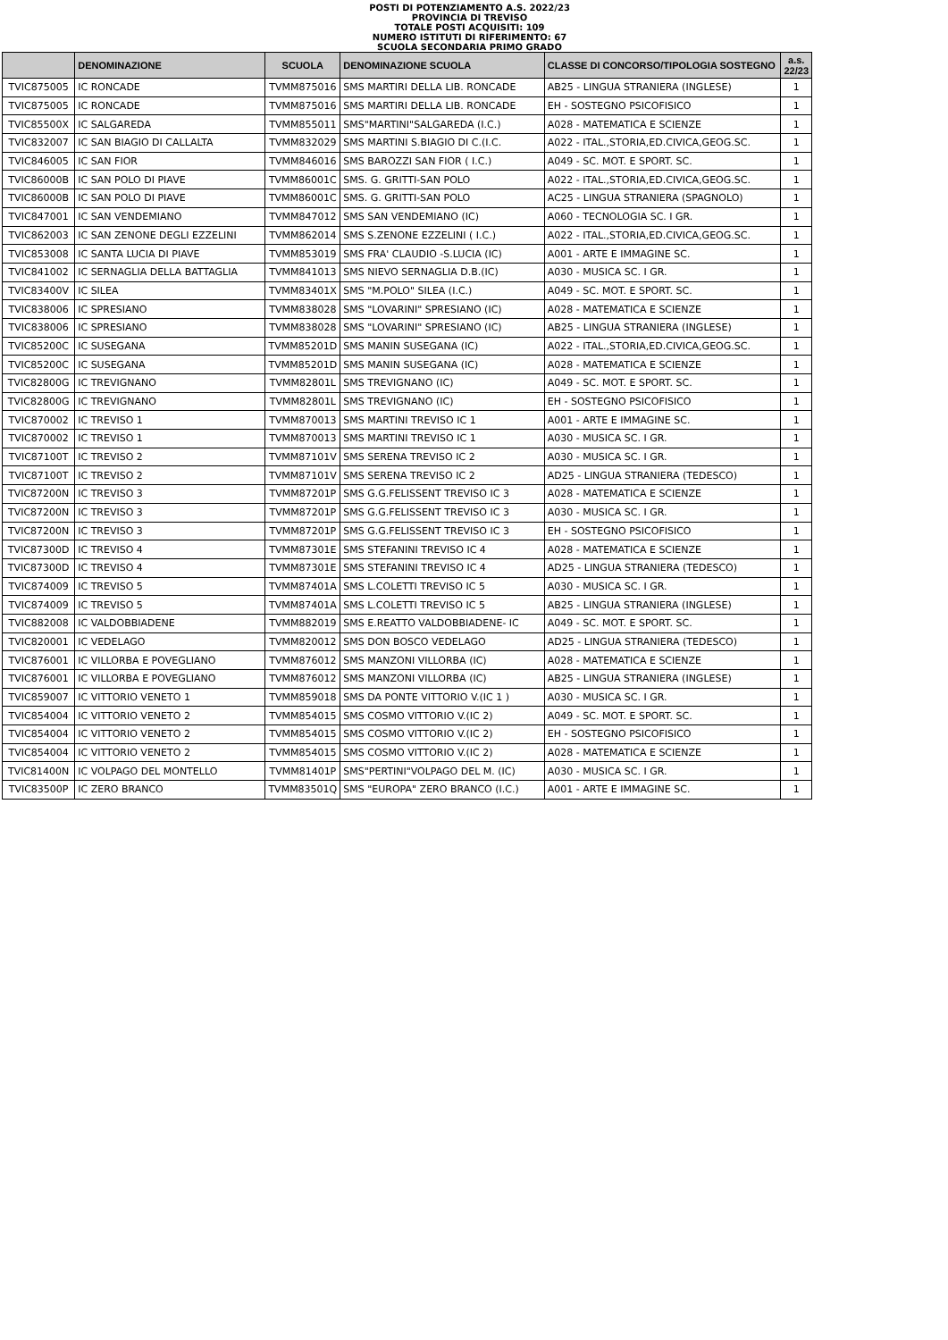POSTI DI POTENZIAMENTO A.S. 2022/23
PROVINCIA DI TREVISO
TOTALE POSTI ACQUISITI: 109
NUMERO ISTITUTI DI RIFERIMENTO: 67
SCUOLA SECONDARIA PRIMO GRADO
| | DENOMINAZIONE | SCUOLA | DENOMINAZIONE SCUOLA | CLASSE DI CONCORSO/TIPOLOGIA SOSTEGNO | a.s. 22/23 |
| --- | --- | --- | --- | --- | --- |
| TVIC875005 | IC RONCADE | TVMM875016 | SMS MARTIRI DELLA LIB. RONCADE | AB25 - LINGUA STRANIERA (INGLESE) | 1 |
| TVIC875005 | IC RONCADE | TVMM875016 | SMS MARTIRI DELLA LIB. RONCADE | EH - SOSTEGNO PSICOFISICO | 1 |
| TVIC85500X | IC SALGAREDA | TVMM855011 | SMS"MARTINI"SALGAREDA (I.C.) | A028 - MATEMATICA E SCIENZE | 1 |
| TVIC832007 | IC SAN BIAGIO DI CALLALTA | TVMM832029 | SMS MARTINI S.BIAGIO DI C.(I.C. | A022 - ITAL.,STORIA,ED.CIVICA,GEOG.SC. | 1 |
| TVIC846005 | IC SAN FIOR | TVMM846016 | SMS BAROZZI SAN FIOR ( I.C.) | A049 - SC. MOT. E SPORT. SC. | 1 |
| TVIC86000B | IC SAN POLO DI PIAVE | TVMM86001C | SMS. G. GRITTI-SAN POLO | A022 - ITAL.,STORIA,ED.CIVICA,GEOG.SC. | 1 |
| TVIC86000B | IC SAN POLO DI PIAVE | TVMM86001C | SMS. G. GRITTI-SAN POLO | AC25 - LINGUA STRANIERA (SPAGNOLO) | 1 |
| TVIC847001 | IC SAN VENDEMIANO | TVMM847012 | SMS SAN VENDEMIANO (IC) | A060 - TECNOLOGIA SC. I GR. | 1 |
| TVIC862003 | IC SAN ZENONE DEGLI EZZELINI | TVMM862014 | SMS S.ZENONE EZZELINI ( I.C.) | A022 - ITAL.,STORIA,ED.CIVICA,GEOG.SC. | 1 |
| TVIC853008 | IC SANTA LUCIA DI PIAVE | TVMM853019 | SMS FRA' CLAUDIO -S.LUCIA (IC) | A001 - ARTE E IMMAGINE SC. | 1 |
| TVIC841002 | IC SERNAGLIA DELLA BATTAGLIA | TVMM841013 | SMS NIEVO SERNAGLIA D.B.(IC) | A030 - MUSICA SC. I GR. | 1 |
| TVIC83400V | IC SILEA | TVMM83401X | SMS "M.POLO" SILEA (I.C.) | A049 - SC. MOT. E SPORT. SC. | 1 |
| TVIC838006 | IC SPRESIANO | TVMM838028 | SMS "LOVARINI" SPRESIANO (IC) | A028 - MATEMATICA E SCIENZE | 1 |
| TVIC838006 | IC SPRESIANO | TVMM838028 | SMS "LOVARINI" SPRESIANO (IC) | AB25 - LINGUA STRANIERA (INGLESE) | 1 |
| TVIC85200C | IC SUSEGANA | TVMM85201D | SMS MANIN SUSEGANA (IC) | A022 - ITAL.,STORIA,ED.CIVICA,GEOG.SC. | 1 |
| TVIC85200C | IC SUSEGANA | TVMM85201D | SMS MANIN SUSEGANA (IC) | A028 - MATEMATICA E SCIENZE | 1 |
| TVIC82800G | IC TREVIGNANO | TVMM82801L | SMS TREVIGNANO (IC) | A049 - SC. MOT. E SPORT. SC. | 1 |
| TVIC82800G | IC TREVIGNANO | TVMM82801L | SMS TREVIGNANO (IC) | EH - SOSTEGNO PSICOFISICO | 1 |
| TVIC870002 | IC TREVISO 1 | TVMM870013 | SMS MARTINI TREVISO IC 1 | A001 - ARTE E IMMAGINE SC. | 1 |
| TVIC870002 | IC TREVISO 1 | TVMM870013 | SMS MARTINI TREVISO IC 1 | A030 - MUSICA SC. I GR. | 1 |
| TVIC87100T | IC TREVISO 2 | TVMM87101V | SMS SERENA TREVISO IC 2 | A030 - MUSICA SC. I GR. | 1 |
| TVIC87100T | IC TREVISO 2 | TVMM87101V | SMS SERENA TREVISO IC 2 | AD25 - LINGUA STRANIERA (TEDESCO) | 1 |
| TVIC87200N | IC TREVISO 3 | TVMM87201P | SMS G.G.FELISSENT TREVISO IC 3 | A028 - MATEMATICA E SCIENZE | 1 |
| TVIC87200N | IC TREVISO 3 | TVMM87201P | SMS G.G.FELISSENT TREVISO IC 3 | A030 - MUSICA SC. I GR. | 1 |
| TVIC87200N | IC TREVISO 3 | TVMM87201P | SMS G.G.FELISSENT TREVISO IC 3 | EH - SOSTEGNO PSICOFISICO | 1 |
| TVIC87300D | IC TREVISO 4 | TVMM87301E | SMS STEFANINI TREVISO IC 4 | A028 - MATEMATICA E SCIENZE | 1 |
| TVIC87300D | IC TREVISO 4 | TVMM87301E | SMS STEFANINI TREVISO IC 4 | AD25 - LINGUA STRANIERA (TEDESCO) | 1 |
| TVIC874009 | IC TREVISO 5 | TVMM87401A | SMS L.COLETTI TREVISO IC 5 | A030 - MUSICA SC. I GR. | 1 |
| TVIC874009 | IC TREVISO 5 | TVMM87401A | SMS L.COLETTI TREVISO IC 5 | AB25 - LINGUA STRANIERA (INGLESE) | 1 |
| TVIC882008 | IC VALDOBBIADENE | TVMM882019 | SMS E.REATTO VALDOBBIADENE- IC | A049 - SC. MOT. E SPORT. SC. | 1 |
| TVIC820001 | IC VEDELAGO | TVMM820012 | SMS DON BOSCO VEDELAGO | AD25 - LINGUA STRANIERA (TEDESCO) | 1 |
| TVIC876001 | IC VILLORBA E POVEGLIANO | TVMM876012 | SMS MANZONI VILLORBA (IC) | A028 - MATEMATICA E SCIENZE | 1 |
| TVIC876001 | IC VILLORBA E POVEGLIANO | TVMM876012 | SMS MANZONI VILLORBA (IC) | AB25 - LINGUA STRANIERA (INGLESE) | 1 |
| TVIC859007 | IC VITTORIO VENETO 1 | TVMM859018 | SMS DA PONTE VITTORIO V.(IC 1 ) | A030 - MUSICA SC. I GR. | 1 |
| TVIC854004 | IC VITTORIO VENETO 2 | TVMM854015 | SMS COSMO VITTORIO V.(IC 2) | A049 - SC. MOT. E SPORT. SC. | 1 |
| TVIC854004 | IC VITTORIO VENETO 2 | TVMM854015 | SMS COSMO VITTORIO V.(IC 2) | EH - SOSTEGNO PSICOFISICO | 1 |
| TVIC854004 | IC VITTORIO VENETO 2 | TVMM854015 | SMS COSMO VITTORIO V.(IC 2) | A028 - MATEMATICA E SCIENZE | 1 |
| TVIC81400N | IC VOLPAGO DEL MONTELLO | TVMM81401P | SMS"PERTINI"VOLPAGO DEL M. (IC) | A030 - MUSICA SC. I GR. | 1 |
| TVIC83500P | IC ZERO BRANCO | TVMM83501Q | SMS "EUROPA" ZERO BRANCO (I.C.) | A001 - ARTE E IMMAGINE SC. | 1 |